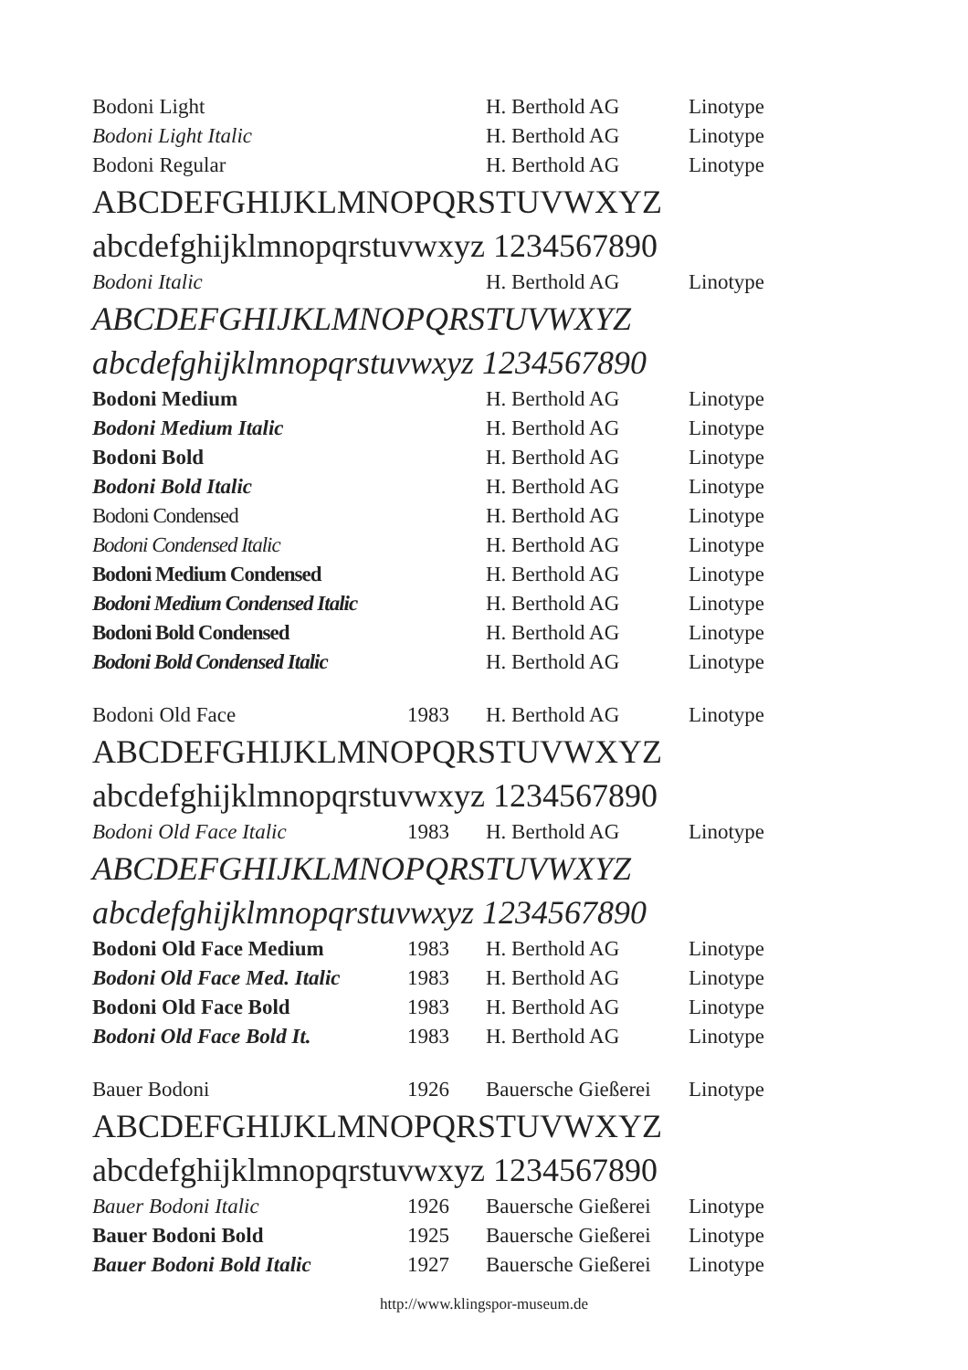| Bodoni Light | | H. Berthold AG | Linotype |
| Bodoni Light Italic | | H. Berthold AG | Linotype |
| Bodoni Regular | | H. Berthold AG | Linotype |
| ABCDEFGHIJKLMNOPQRSTUVWXYZ | | | |
| abcdefghijklmnopqrstuvwxyz 1234567890 | | | |
| Bodoni Italic | | H. Berthold AG | Linotype |
| ABCDEFGHIJKLMNOPQRSTUVWXYZ | | | |
| abcdefghijklmnopqrstuvwxyz 1234567890 | | | |
| Bodoni Medium | | H. Berthold AG | Linotype |
| Bodoni Medium Italic | | H. Berthold AG | Linotype |
| Bodoni Bold | | H. Berthold AG | Linotype |
| Bodoni Bold Italic | | H. Berthold AG | Linotype |
| Bodoni Condensed | | H. Berthold AG | Linotype |
| Bodoni Condensed Italic | | H. Berthold AG | Linotype |
| Bodoni Medium Condensed | | H. Berthold AG | Linotype |
| Bodoni Medium Condensed Italic | | H. Berthold AG | Linotype |
| Bodoni Bold Condensed | | H. Berthold AG | Linotype |
| Bodoni Bold Condensed Italic | | H. Berthold AG | Linotype |
| Bodoni Old Face | 1983 | H. Berthold AG | Linotype |
| ABCDEFGHIJKLMNOPQRSTUVWXYZ | | | |
| abcdefghijklmnopqrstuvwxyz 1234567890 | | | |
| Bodoni Old Face Italic | 1983 | H. Berthold AG | Linotype |
| ABCDEFGHIJKLMNOPQRSTUVWXYZ | | | |
| abcdefghijklmnopqrstuvwxyz 1234567890 | | | |
| Bodoni Old Face Medium | 1983 | H. Berthold AG | Linotype |
| Bodoni Old Face Med. Italic | 1983 | H. Berthold AG | Linotype |
| Bodoni Old Face Bold | 1983 | H. Berthold AG | Linotype |
| Bodoni Old Face Bold It. | 1983 | H. Berthold AG | Linotype |
| Bauer Bodoni | 1926 | Bauersche Gießerei | Linotype |
| ABCDEFGHIJKLMNOPQRSTUVWXYZ | | | |
| abcdefghijklmnopqrstuvwxyz 1234567890 | | | |
| Bauer Bodoni Italic | 1926 | Bauersche Gießerei | Linotype |
| Bauer Bodoni Bold | 1925 | Bauersche Gießerei | Linotype |
| Bauer Bodoni Bold Italic | 1927 | Bauersche Gießerei | Linotype |
http://www.klingspor-museum.de